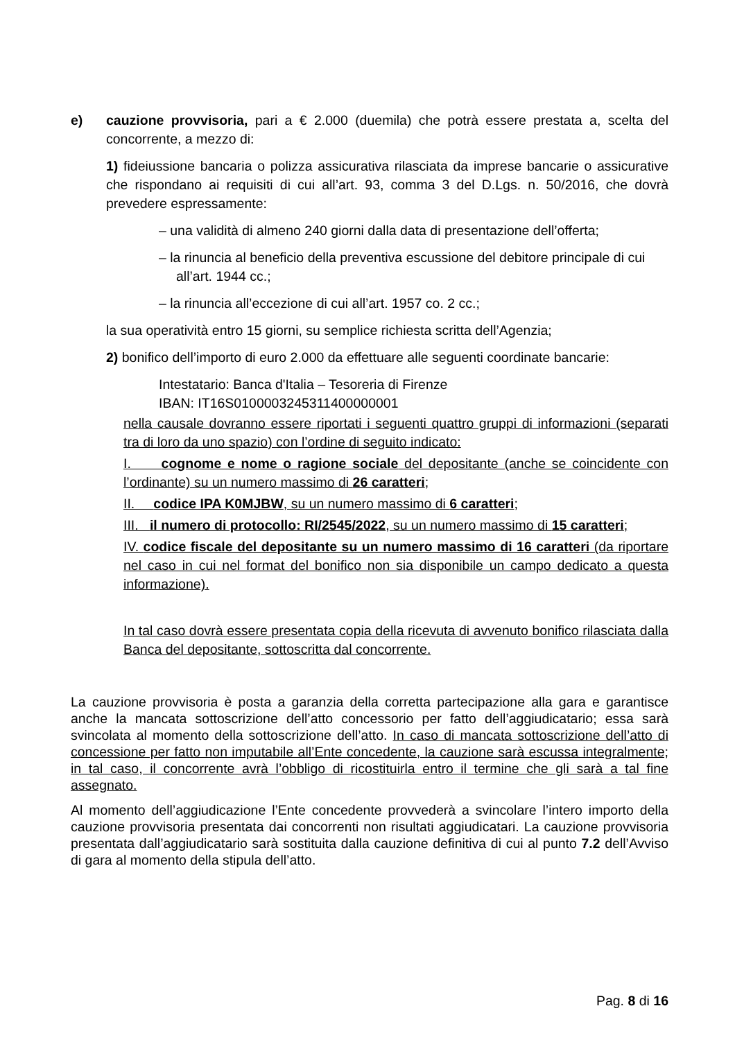e) cauzione provvisoria, pari a € 2.000 (duemila) che potrà essere prestata a, scelta del concorrente, a mezzo di:
1) fideiussione bancaria o polizza assicurativa rilasciata da imprese bancarie o assicurative che rispondano ai requisiti di cui all’art. 93, comma 3 del D.Lgs. n. 50/2016, che dovrà prevedere espressamente:
– una validità di almeno 240 giorni dalla data di presentazione dell’offerta;
– la rinuncia al beneficio della preventiva escussione del debitore principale di cui all’art. 1944 cc.;
– la rinuncia all’eccezione di cui all’art. 1957 co. 2 cc.;
la sua operatività entro 15 giorni, su semplice richiesta scritta dell’Agenzia;
2) bonifico dell’importo di euro 2.000 da effettuare alle seguenti coordinate bancarie:
Intestatario: Banca d'Italia – Tesoreria di Firenze
IBAN: IT16S0100003245311400000001
nella causale dovranno essere riportati i seguenti quattro gruppi di informazioni (separati tra di loro da uno spazio) con l’ordine di seguito indicato:
I. cognome e nome o ragione sociale del depositante (anche se coincidente con l’ordinante) su un numero massimo di 26 caratteri;
II. codice IPA K0MJBW, su un numero massimo di 6 caratteri;
III. il numero di protocollo: RI/2545/2022, su un numero massimo di 15 caratteri;
IV. codice fiscale del depositante su un numero massimo di 16 caratteri (da riportare nel caso in cui nel format del bonifico non sia disponibile un campo dedicato a questa informazione).
In tal caso dovrà essere presentata copia della ricevuta di avvenuto bonifico rilasciata dalla Banca del depositante, sottoscritta dal concorrente.
La cauzione provvisoria è posta a garanzia della corretta partecipazione alla gara e garantisce anche la mancata sottoscrizione dell’atto concessorio per fatto dell’aggiudicatario; essa sarà svincolata al momento della sottoscrizione dell’atto. In caso di mancata sottoscrizione dell’atto di concessione per fatto non imputabile all’Ente concedente, la cauzione sarà escussa integralmente; in tal caso, il concorrente avrà l’obbligo di ricostituirla entro il termine che gli sarà a tal fine assegnato.
Al momento dell’aggiudicazione l’Ente concedente provvederà a svincolare l’intero importo della cauzione provvisoria presentata dai concorrenti non risultati aggiudicatari. La cauzione provvisoria presentata dall’aggiudicatario sarà sostituita dalla cauzione definitiva di cui al punto 7.2 dell’Avviso di gara al momento della stipula dell’atto.
Pag. 8 di 16